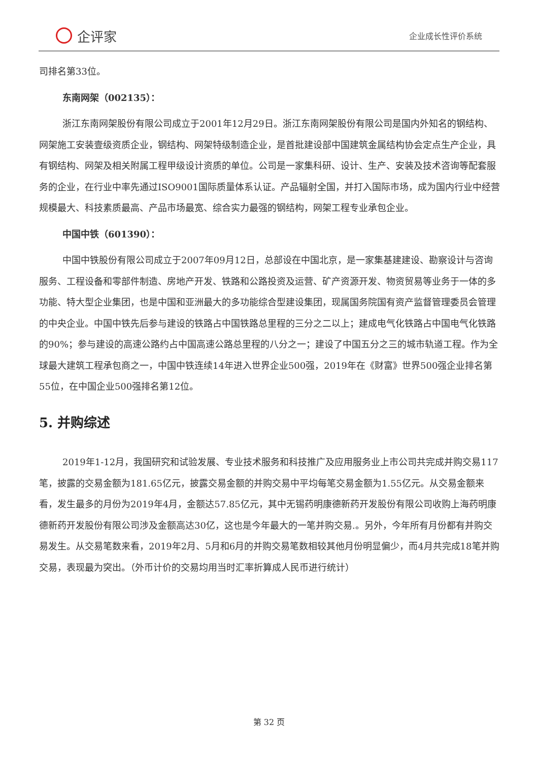企评家
企业成长性评价系统
司排名第33位。
东南网架（002135）：
浙江东南网架股份有限公司成立于2001年12月29日。浙江东南网架股份有限公司是国内外知名的钢结构、网架施工安装壹级资质企业，钢结构、网架特级制造企业，是首批建设部中国建筑金属结构协会定点生产企业，具有钢结构、网架及相关附属工程甲级设计资质的单位。公司是一家集科研、设计、生产、安装及技术咨询等配套服务的企业，在行业中率先通过ISO9001国际质量体系认证。产品辐射全国，并打入国际市场，成为国内行业中经营规模最大、科技素质最高、产品市场最宽、综合实力最强的钢结构，网架工程专业承包企业。
中国中铁（601390）：
中国中铁股份有限公司成立于2007年09月12日，总部设在中国北京，是一家集基建建设、勘察设计与咨询服务、工程设备和零部件制造、房地产开发、铁路和公路投资及运营、矿产资源开发、物资贸易等业务于一体的多功能、特大型企业集团，也是中国和亚洲最大的多功能综合型建设集团，现属国务院国有资产监督管理委员会管理的中央企业。中国中铁先后参与建设的铁路占中国铁路总里程的三分之二以上；建成电气化铁路占中国电气化铁路的90%；参与建设的高速公路约占中国高速公路总里程的八分之一；建设了中国五分之三的城市轨道工程。作为全球最大建筑工程承包商之一，中国中铁连续14年进入世界企业500强，2019年在《财富》世界500强企业排名第55位，在中国企业500强排名第12位。
5. 并购综述
2019年1-12月，我国研究和试验发展、专业技术服务和科技推广及应用服务业上市公司共完成并购交易117笔，披露的交易金额为181.65亿元，披露交易金额的并购交易中平均每笔交易金额为1.55亿元。从交易金额来看，发生最多的月份为2019年4月，金额达57.85亿元，其中无锡药明康德新药开发股份有限公司收购上海药明康德新药开发股份有限公司涉及金额高达30亿，这也是今年最大的一笔并购交易.。另外，今年所有月份都有并购交易发生。从交易笔数来看，2019年2月、5月和6月的并购交易笔数相较其他月份明显偏少，而4月共完成18笔并购交易，表现最为突出。（外币计价的交易均用当时汇率折算成人民币进行统计）
第 32 页